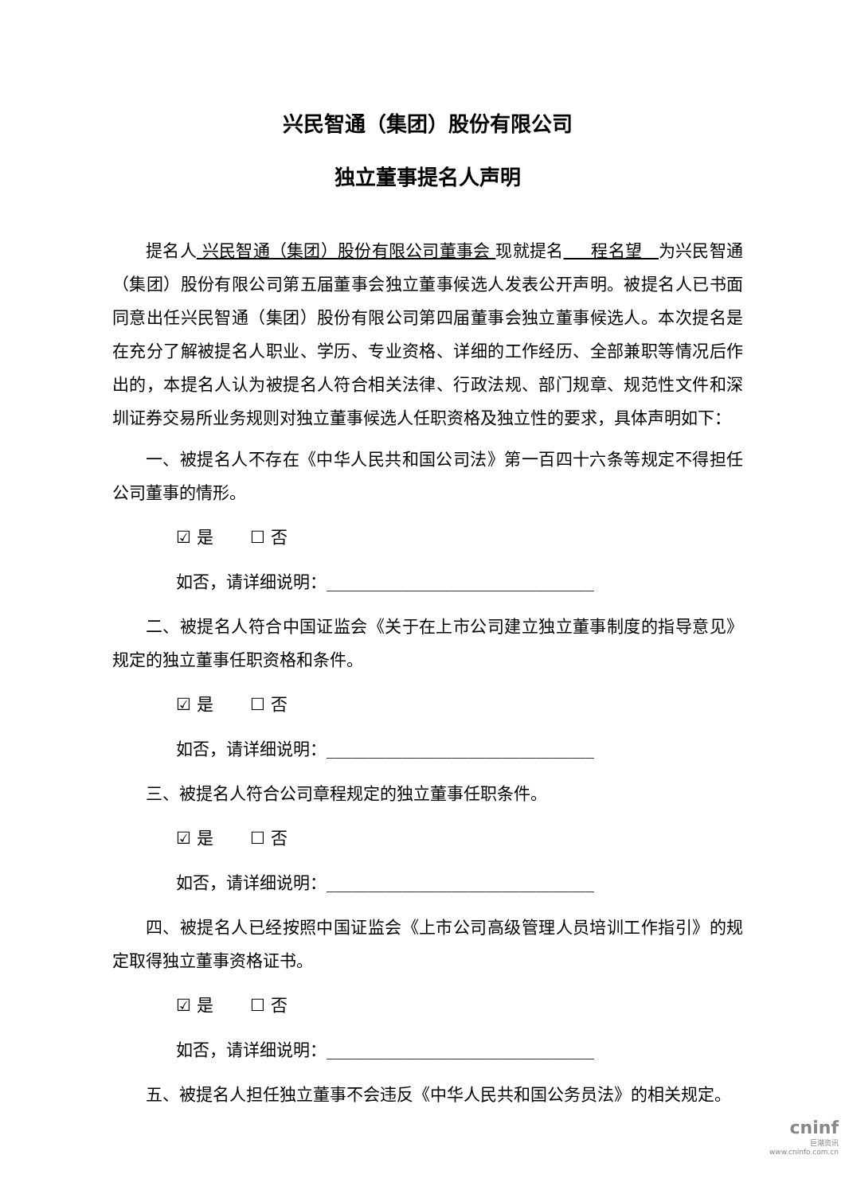兴民智通（集团）股份有限公司
独立董事提名人声明
提名人 兴民智通（集团）股份有限公司董事会 现就提名 程名望 为兴民智通（集团）股份有限公司第五届董事会独立董事候选人发表公开声明。被提名人已书面同意出任兴民智通（集团）股份有限公司第四届董事会独立董事候选人。本次提名是在充分了解被提名人职业、学历、专业资格、详细的工作经历、全部兼职等情况后作出的，本提名人认为被提名人符合相关法律、行政法规、部门规章、规范性文件和深圳证券交易所业务规则对独立董事候选人任职资格及独立性的要求，具体声明如下：
一、被提名人不存在《中华人民共和国公司法》第一百四十六条等规定不得担任公司董事的情形。
☑ 是 ☐ 否
如否，请详细说明：________________________________
二、被提名人符合中国证监会《关于在上市公司建立独立董事制度的指导意见》规定的独立董事任职资格和条件。
☑ 是 ☐ 否
如否，请详细说明：________________________________
三、被提名人符合公司章程规定的独立董事任职条件。
☑ 是 ☐ 否
如否，请详细说明：________________________________
四、被提名人已经按照中国证监会《上市公司高级管理人员培训工作指引》的规定取得独立董事资格证书。
☑ 是 ☐ 否
如否，请详细说明：________________________________
五、被提名人担任独立董事不会违反《中华人民共和国公务员法》的相关规定。
cninf
巨潮资讯
www.cninfo.com.cn